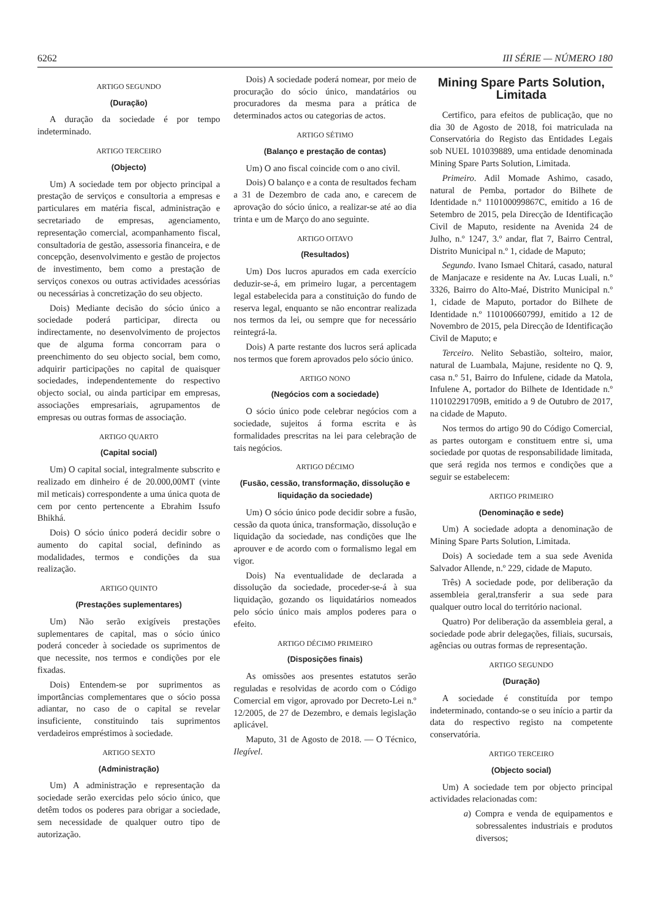6262 III SÉRIE — NÚMERO 180
ARTIGO SEGUNDO
(Duração)
A duração da sociedade é por tempo indeterminado.
ARTIGO TERCEIRO
(Objecto)
Um) A sociedade tem por objecto principal a prestação de serviços e consultoria a empresas e particulares em matéria fiscal, administração e secretariado de empresas, agenciamento, representação comercial, acompanhamento fiscal, consultadoria de gestão, assessoria financeira, e de concepção, desenvolvimento e gestão de projectos de investimento, bem como a prestação de serviços conexos ou outras actividades acessórias ou necessárias à concretização do seu objecto.
Dois) Mediante decisão do sócio único a sociedade poderá participar, directa ou indirectamente, no desenvolvimento de projectos que de alguma forma concorram para o preenchimento do seu objecto social, bem como, adquirir participações no capital de quaisquer sociedades, independentemente do respectivo objecto social, ou ainda participar em empresas, associações empresariais, agrupamentos de empresas ou outras formas de associação.
ARTIGO QUARTO
(Capital social)
Um) O capital social, integralmente subscrito e realizado em dinheiro é de 20.000,00MT (vinte mil meticais) correspondente a uma única quota de cem por cento pertencente a Ebrahim Issufo Bhikhá.
Dois) O sócio único poderá decidir sobre o aumento do capital social, definindo as modalidades, termos e condições da sua realização.
ARTIGO QUINTO
(Prestações suplementares)
Um) Não serão exigíveis prestações suplementares de capital, mas o sócio único poderá conceder à sociedade os suprimentos de que necessite, nos termos e condições por ele fixadas.
Dois) Entendem-se por suprimentos as importâncias complementares que o sócio possa adiantar, no caso de o capital se revelar insuficiente, constituindo tais suprimentos verdadeiros empréstimos à sociedade.
ARTIGO SEXTO
(Administração)
Um) A administração e representação da sociedade serão exercidas pelo sócio único, que detêm todos os poderes para obrigar a sociedade, sem necessidade de qualquer outro tipo de autorização.
Dois) A sociedade poderá nomear, por meio de procuração do sócio único, mandatários ou procuradores da mesma para a prática de determinados actos ou categorias de actos.
ARTIGO SÉTIMO
(Balanço e prestação de contas)
Um) O ano fiscal coincide com o ano civil.
Dois) O balanço e a conta de resultados fecham a 31 de Dezembro de cada ano, e carecem de aprovação do sócio único, a realizar-se até ao dia trinta e um de Março do ano seguinte.
ARTIGO OITAVO
(Resultados)
Um) Dos lucros apurados em cada exercício deduzir-se-á, em primeiro lugar, a percentagem legal estabelecida para a constituição do fundo de reserva legal, enquanto se não encontrar realizada nos termos da lei, ou sempre que for necessário reintegrá-la.
Dois) A parte restante dos lucros será aplicada nos termos que forem aprovados pelo sócio único.
ARTIGO NONO
(Negócios com a sociedade)
O sócio único pode celebrar negócios com a sociedade, sujeitos á forma escrita e às formalidades prescritas na lei para celebração de tais negócios.
ARTIGO DÉCIMO
(Fusão, cessão, transformação, dissolução e liquidação da sociedade)
Um) O sócio único pode decidir sobre a fusão, cessão da quota única, transformação, dissolução e liquidação da sociedade, nas condições que lhe aprouver e de acordo com o formalismo legal em vigor.
Dois) Na eventualidade de declarada a dissolução da sociedade, proceder-se-á à sua liquidação, gozando os liquidatários nomeados pelo sócio único mais amplos poderes para o efeito.
ARTIGO DÉCIMO PRIMEIRO
(Disposições finais)
As omissões aos presentes estatutos serão reguladas e resolvidas de acordo com o Código Comercial em vigor, aprovado por Decreto-Lei n.º 12/2005, de 27 de Dezembro, e demais legislação aplicável.
Maputo, 31 de Agosto de 2018. — O Técnico, Ilegível.
Mining Spare Parts Solution, Limitada
Certifico, para efeitos de publicação, que no dia 30 de Agosto de 2018, foi matriculada na Conservatória do Registo das Entidades Legais sob NUEL 101039889, uma entidade denominada Mining Spare Parts Solution, Limitada.
Primeiro. Adil Momade Ashimo, casado, natural de Pemba, portador do Bilhete de Identidade n.º 110100099867C, emitido a 16 de Setembro de 2015, pela Direcção de Identificação Civil de Maputo, residente na Avenida 24 de Julho, n.º 1247, 3.º andar, flat 7, Bairro Central, Distrito Municipal n.º 1, cidade de Maputo;
Segundo. Ivano Ismael Chitará, casado, natural de Manjacaze e residente na Av. Lucas Luali, n.º 3326, Bairro do Alto-Maé, Distrito Municipal n.º 1, cidade de Maputo, portador do Bilhete de Identidade n.º 110100660799J, emitido a 12 de Novembro de 2015, pela Direcção de Identificação Civil de Maputo; e
Terceiro. Nelito Sebastião, solteiro, maior, natural de Luambala, Majune, residente no Q. 9, casa n.º 51, Bairro do Infulene, cidade da Matola, Infulene A, portador do Bilhete de Identidade n.º 110102291709B, emitido a 9 de Outubro de 2017, na cidade de Maputo.
Nos termos do artigo 90 do Código Comercial, as partes outorgam e constituem entre si, uma sociedade por quotas de responsabilidade limitada, que será regida nos termos e condições que a seguir se estabelecem:
ARTIGO PRIMEIRO
(Denominação e sede)
Um) A sociedade adopta a denominação de Mining Spare Parts Solution, Limitada.
Dois) A sociedade tem a sua sede Avenida Salvador Allende, n.º 229, cidade de Maputo.
Três) A sociedade pode, por deliberação da assembleia geral,transferir a sua sede para qualquer outro local do território nacional.
Quatro) Por deliberação da assembleia geral, a sociedade pode abrir delegações, filiais, sucursais, agências ou outras formas de representação.
ARTIGO SEGUNDO
(Duração)
A sociedade é constituída por tempo indeterminado, contando-se o seu início a partir da data do respectivo registo na competente conservatória.
ARTIGO TERCEIRO
(Objecto social)
Um) A sociedade tem por objecto principal actividades relacionadas com:
a) Compra e venda de equipamentos e sobressalentes industriais e produtos diversos;